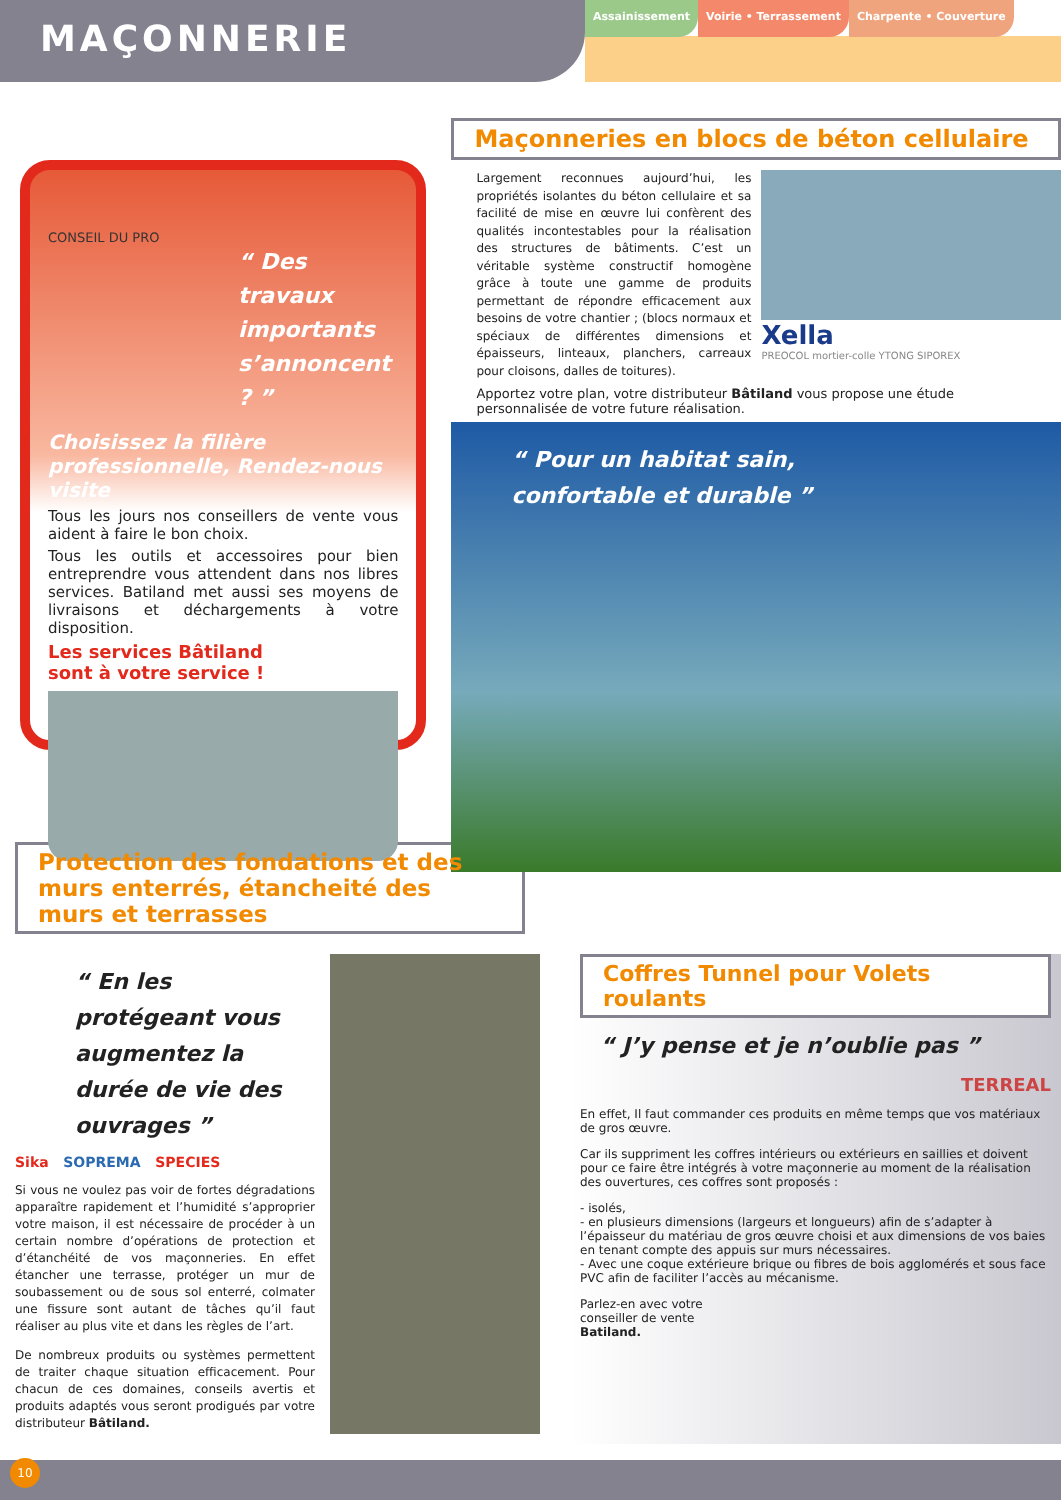MAÇONNERIE
Assainissement Voirie • Terrassement Charpente • Couverture
CONSEIL DU PRO
“ Des travaux importants s’annoncent ? ”
Choisissez la filière professionnelle, Rendez-nous visite
Tous les jours nos conseillers de vente vous aident à faire le bon choix.
Tous les outils et accessoires pour bien entreprendre vous attendent dans nos libres services. Batiland met aussi ses moyens de livraisons et déchargements à votre disposition.
Les services Bâtiland
sont à votre service !
Maçonneries en blocs de béton cellulaire
Largement reconnues aujourd’hui, les propriétés isolantes du béton cellulaire et sa facilité de mise en œuvre lui confèrent des qualités incontestables pour la réalisation des structures de bâtiments. C’est un véritable système constructif homogène grâce à toute une gamme de produits permettant de répondre efficacement aux besoins de votre chantier ; (blocs normaux et spéciaux de différentes dimensions et épaisseurs, linteaux, planchers, carreaux pour cloisons, dalles de toitures).
Xella
PREOCOL mortier-colle YTONG SIPOREX
Apportez votre plan, votre distributeur Bâtiland vous propose une étude personnalisée de votre future réalisation.
“ Pour un habitat sain,
confortable et durable ”
Protection des fondations et des murs enterrés, étancheité des murs et terrasses
“ En les protégeant vous augmentez la durée de vie des ouvrages ”
Sika SOPREMA SPECIES
Si vous ne voulez pas voir de fortes dégradations apparaître rapidement et l’humidité s’approprier votre maison, il est nécessaire de procéder à un certain nombre d’opérations de protection et d’étanchéité de vos maçonneries. En effet étancher une terrasse, protéger un mur de soubassement ou de sous sol enterré, colmater une fissure sont autant de tâches qu’il faut réaliser au plus vite et dans les règles de l’art.
De nombreux produits ou systèmes permettent de traiter chaque situation efficacement. Pour chacun de ces domaines, conseils avertis et produits adaptés vous seront prodigués par votre distributeur Bâtiland.
Coffres Tunnel pour Volets roulants
“ J’y pense et je n’oublie pas ”
TERREAL
En effet, Il faut commander ces produits en même temps que vos matériaux de gros œuvre.
Car ils suppriment les coffres intérieurs ou extérieurs en saillies et doivent pour ce faire être intégrés à votre maçonnerie au moment de la réalisation des ouvertures, ces coffres sont proposés :
- isolés,
- en plusieurs dimensions (largeurs et longueurs) afin de s’adapter à l’épaisseur du matériau de gros œuvre choisi et aux dimensions de vos baies en tenant compte des appuis sur murs nécessaires.
- Avec une coque extérieure brique ou fibres de bois agglomérés et sous face PVC afin de faciliter l’accès au mécanisme.
Parlez-en avec votre
conseiller de vente
Batiland.
10